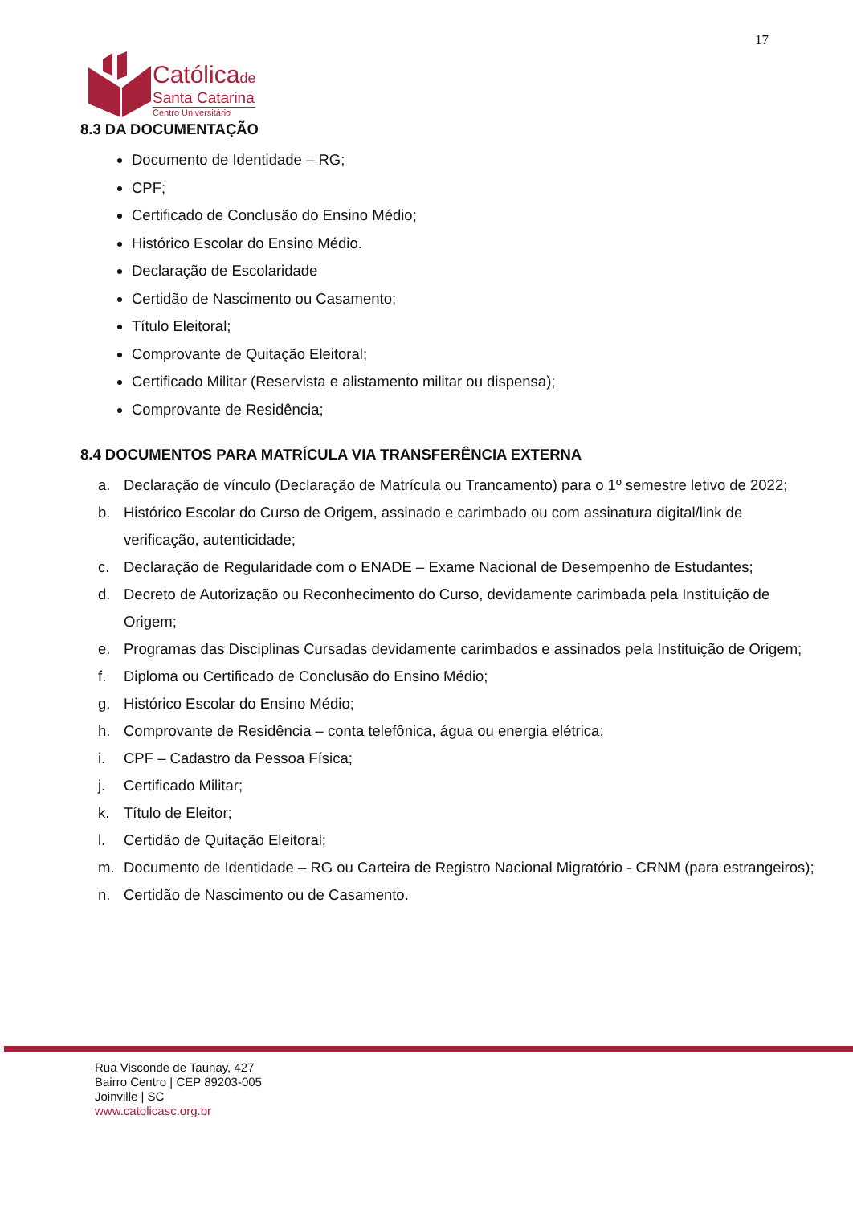17
Católicade
Santa Catarina
Centro Universitário
8.3 DA DOCUMENTAÇÃO
Documento de Identidade – RG;
CPF;
Certificado de Conclusão do Ensino Médio;
Histórico Escolar do Ensino Médio.
Declaração de Escolaridade
Certidão de Nascimento ou Casamento;
Título Eleitoral;
Comprovante de Quitação Eleitoral;
Certificado Militar (Reservista e alistamento militar ou dispensa);
Comprovante de Residência;
8.4 DOCUMENTOS PARA MATRÍCULA VIA TRANSFERÊNCIA EXTERNA
a. Declaração de vínculo (Declaração de Matrícula ou Trancamento) para o 1º semestre letivo de 2022;
b. Histórico Escolar do Curso de Origem, assinado e carimbado ou com assinatura digital/link de verificação, autenticidade;
c. Declaração de Regularidade com o ENADE – Exame Nacional de Desempenho de Estudantes;
d. Decreto de Autorização ou Reconhecimento do Curso, devidamente carimbada pela Instituição de Origem;
e. Programas das Disciplinas Cursadas devidamente carimbados e assinados pela Instituição de Origem;
f. Diploma ou Certificado de Conclusão do Ensino Médio;
g. Histórico Escolar do Ensino Médio;
h. Comprovante de Residência – conta telefônica, água ou energia elétrica;
i. CPF – Cadastro da Pessoa Física;
j. Certificado Militar;
k. Título de Eleitor;
l. Certidão de Quitação Eleitoral;
m. Documento de Identidade – RG ou Carteira de Registro Nacional Migratório - CRNM (para estrangeiros);
n. Certidão de Nascimento ou de Casamento.
Rua Visconde de Taunay, 427
Bairro Centro | CEP 89203-005
Joinville | SC
www.catolicasc.org.br